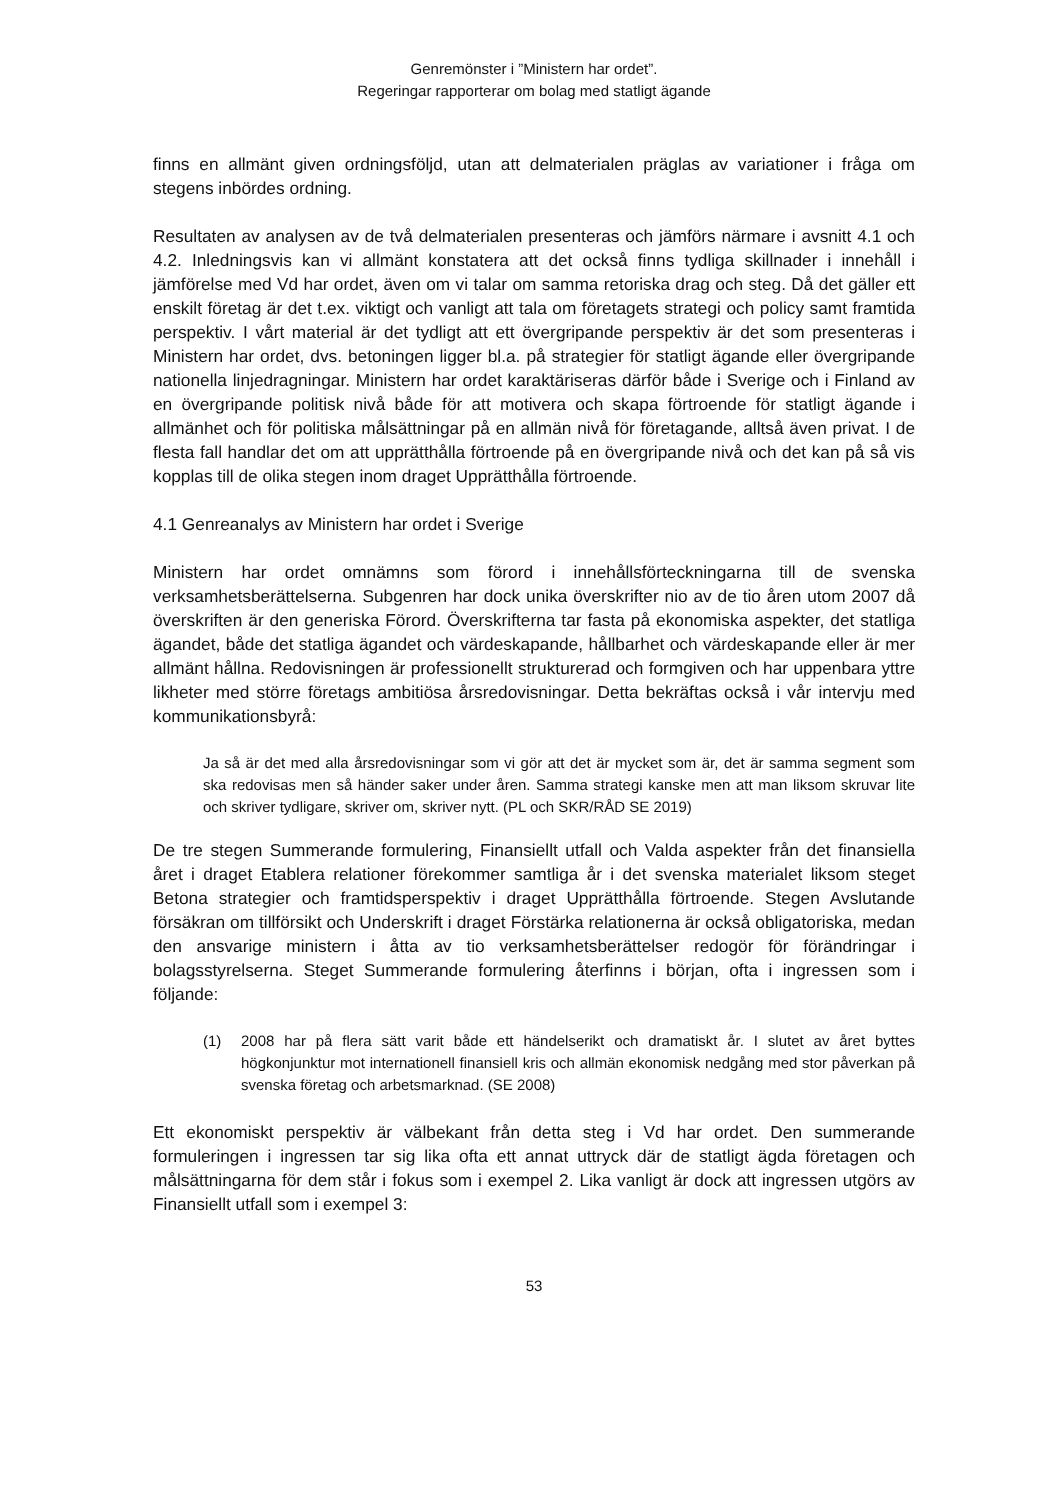Genremönster i ”Ministern har ordet”.
Regeringar rapporterar om bolag med statligt ägande
finns en allmänt given ordningsföljd, utan att delmaterialen präglas av variationer i fråga om stegens inbördes ordning.
Resultaten av analysen av de två delmaterialen presenteras och jämförs närmare i avsnitt 4.1 och 4.2. Inledningsvis kan vi allmänt konstatera att det också finns tydliga skillnader i innehåll i jämförelse med Vd har ordet, även om vi talar om samma retoriska drag och steg. Då det gäller ett enskilt företag är det t.ex. viktigt och vanligt att tala om företagets strategi och policy samt framtida perspektiv. I vårt material är det tydligt att ett övergripande perspektiv är det som presenteras i Ministern har ordet, dvs. betoningen ligger bl.a. på strategier för statligt ägande eller övergripande nationella linjedragningar. Ministern har ordet karaktäriseras därför både i Sverige och i Finland av en övergripande politisk nivå både för att motivera och skapa förtroende för statligt ägande i allmänhet och för politiska målsättningar på en allmän nivå för företagande, alltså även privat. I de flesta fall handlar det om att upprätthålla förtroende på en övergripande nivå och det kan på så vis kopplas till de olika stegen inom draget Upprätthålla förtroende.
4.1 Genreanalys av Ministern har ordet i Sverige
Ministern har ordet omnämns som förord i innehållsförteckningarna till de svenska verksamhetsberättelserna. Subgenren har dock unika överskrifter nio av de tio åren utom 2007 då överskriften är den generiska Förord. Överskrifterna tar fasta på ekonomiska aspekter, det statliga ägandet, både det statliga ägandet och värdeskapande, hållbarhet och värdeskapande eller är mer allmänt hållna. Redovisningen är professionellt strukturerad och formgiven och har uppenbara yttre likheter med större företags ambitiösa årsredovisningar. Detta bekräftas också i vår intervju med kommunikationsbyrå:
Ja så är det med alla årsredovisningar som vi gör att det är mycket som är, det är samma segment som ska redovisas men så händer saker under åren. Samma strategi kanske men att man liksom skruvar lite och skriver tydligare, skriver om, skriver nytt. (PL och SKR/RÅD SE 2019)
De tre stegen Summerande formulering, Finansiellt utfall och Valda aspekter från det finansiella året i draget Etablera relationer förekommer samtliga år i det svenska materialet liksom steget Betona strategier och framtidsperspektiv i draget Upprätthålla förtroende. Stegen Avslutande försäkran om tillförsikt och Underskrift i draget Förstärka relationerna är också obligatoriska, medan den ansvarige ministern i åtta av tio verksamhetsberättelser redogör för förändringar i bolagsstyrelserna. Steget Summerande formulering återfinns i början, ofta i ingressen som i följande:
(1) 2008 har på flera sätt varit både ett händelserikt och dramatiskt år. I slutet av året byttes högkonjunktur mot internationell finansiell kris och allmän ekonomisk nedgång med stor påverkan på svenska företag och arbetsmarknad. (SE 2008)
Ett ekonomiskt perspektiv är välbekant från detta steg i Vd har ordet. Den summerande formuleringen i ingressen tar sig lika ofta ett annat uttryck där de statligt ägda företagen och målsättningarna för dem står i fokus som i exempel 2. Lika vanligt är dock att ingressen utgörs av Finansiellt utfall som i exempel 3:
53